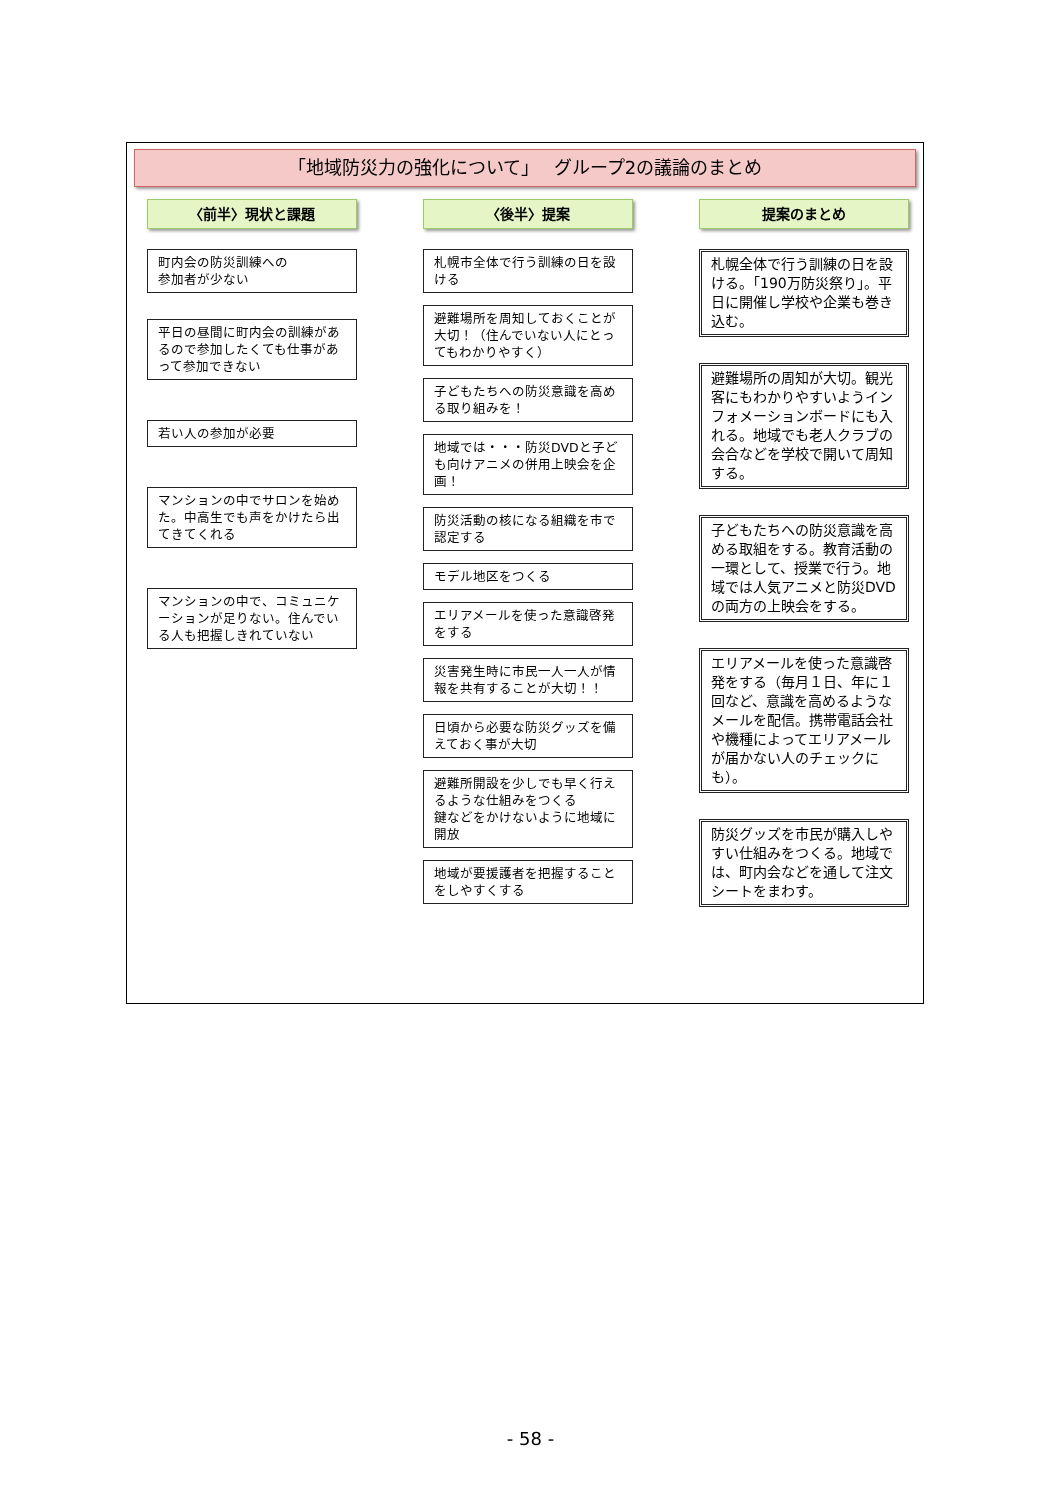「地域防災力の強化について」　 グループ2の議論のまとめ
〈前半〉現状と課題
町内会の防災訓練への
参加者が少ない
平日の昼間に町内会の訓練があるので参加したくても仕事があって参加できない
若い人の参加が必要
マンションの中でサロンを始めた。中高生でも声をかけたら出てきてくれる
マンションの中で、コミュニケーションが足りない。住んでいる人も把握しきれていない
〈後半〉提案
札幌市全体で行う訓練の日を設ける
避難場所を周知しておくことが大切！（住んでいない人にとってもわかりやすく）
子どもたちへの防災意識を高める取り組みを！
地域では・・・防災DVDと子ども向けアニメの併用上映会を企画！
防災活動の核になる組織を市で認定する
モデル地区をつくる
エリアメールを使った意識啓発をする
災害発生時に市民一人一人が情報を共有することが大切！！
日頃から必要な防災グッズを備えておく事が大切
避難所開設を少しでも早く行えるような仕組みをつくる
鍵などをかけないように地域に開放
地域が要援護者を把握することをしやすくする
提案のまとめ
札幌全体で行う訓練の日を設ける。「190万防災祭り」。平日に開催し学校や企業も巻き込む。
避難場所の周知が大切。観光客にもわかりやすいようインフォメーションボードにも入れる。地域でも老人クラブの会合などを学校で開いて周知する。
子どもたちへの防災意識を高める取組をする。教育活動の一環として、授業で行う。地域では人気アニメと防災DVDの両方の上映会をする。
エリアメールを使った意識啓発をする（毎月１日、年に１回など、意識を高めるようなメールを配信。携帯電話会社や機種によってエリアメールが届かない人のチェックにも）。
防災グッズを市民が購入しやすい仕組みをつくる。地域では、町内会などを通して注文シートをまわす。
- 58 -